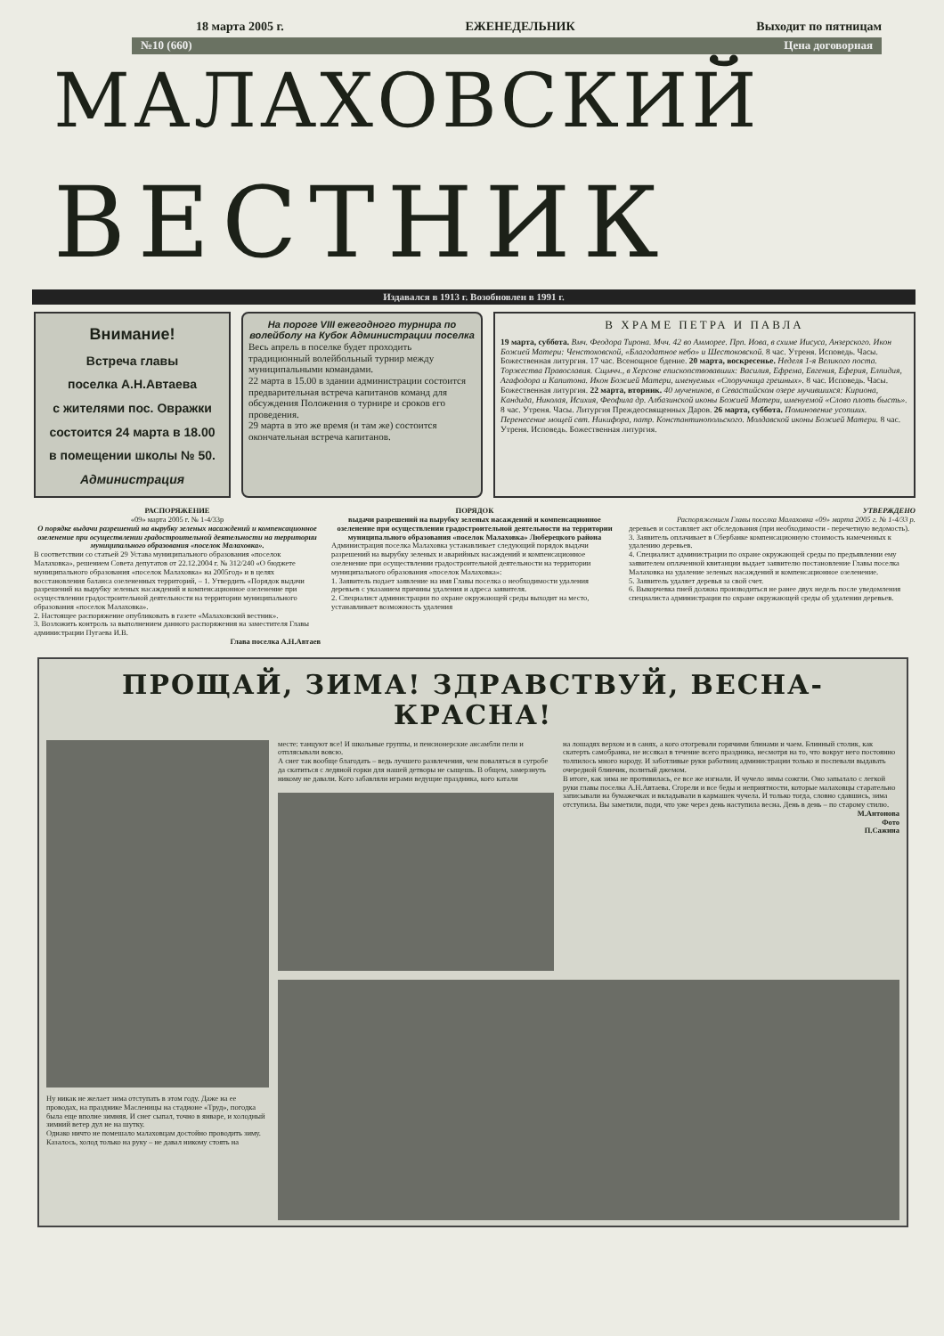18 марта 2005 г. ЕЖЕНЕДЕЛЬНИК Выходит по пятницам
№10 (660) Цена договорная
МАЛАХОВСКИЙ
ВЕСТНИК
Издавался в 1913 г. Возобновлен в 1991 г.
Внимание!
Встреча главы
поселка А.Н.Автаева
с жителями пос. Овражки
состоится 24 марта в 18.00
в помещении школы № 50.
Администрация
На пороге VIII ежегодного турнира по волейболу на Кубок Администрации поселка
Весь апрель в поселке будет проходить традиционный волейбольный турнир между муниципальными командами.
22 марта в 15.00 в здании администрации состоится предварительная встреча капитанов команд для обсуждения Положения о турнире и сроков его проведения.
29 марта в это же время (и там же) состоится окончательная встреча капитанов.
В ХРАМЕ ПЕТРА И ПАВЛА
19 марта, суббота. Вмч. Феодора Тирона. Мчч. 42 во Амморее. Прп. Иова, в схиме Иисуса, Анзерского. Икон Божией Матери: Ченстоховской, «Благодатное небо» и Шестоковской. 8 час. Утреня. Исповедь. Часы. Божественная литургия. 17 час. Всенощное бдение. 20 марта, воскресенье. Неделя 1-я Великого поста. Торжества Православия. Сщмчч., в Херсоне епископствовавших: Василия, Ефрема, Евгения, Еферия, Елпидия, Агафодора и Капитона. Икон Божией Матери, именуемых «Споручница грешных». 8 час. Исповедь. Часы. Божественная литургия. 22 марта, вторник. 40 мучеников, в Севастийском озере мучившихся: Кириона, Кандида, Николая, Исихия, Феофила др. Албазинской иконы Божией Матери, именуемой «Слово плоть бысть». 8 час. Утреня. Часы. Литургия Преждеосвященных Даров. 26 марта, суббота. Поминовение усопших. Перенесение мощей свт. Никифора, патр. Константинопольского. Молдавской иконы Божией Матери. 8 час. Утреня. Исповедь. Божественная литургия.
РАСПОРЯЖЕНИЕ
«09» марта 2005 г. № 1-4/33р
О порядке выдачи разрешений на вырубку зеленых насаждений и компенсационное озеленение при осуществлении градостроительной деятельности на территории муниципального образования «поселок Малаховка».
В соответствии со статьей 29 Устава муниципального образования «поселок Малаховка», решением Совета депутатов от 22.12.2004 г. № 312/240 «О бюджете муниципального образования «поселок Малаховка» на 2005год» и в целях восстановления баланса озелененных территорий, – 1. Утвердить «Порядок выдачи разрешений на вырубку зеленых насаждений и компенсационное озеленение при осуществлении градостроительной деятельности на территории муниципального образования «поселок Малаховка».
2. Настоящее распоряжение опубликовать в газете «Малаховский вестник».
3. Возложить контроль за выполнением данного распоряжения на заместителя Главы администрации Пугаева И.В.
Глава поселка А.Н.Автаев
ПОРЯДОК
выдачи разрешений на вырубку зеленых насаждений и компенсационное озеленение при осуществлении градостроительной деятельности на территории муниципального образования «поселок Малаховка» Люберецкого района
Администрация поселка Малаховка устанавливает следующий порядок выдачи разрешений на вырубку зеленых и аварийных насаждений и компенсационное озеленение при осуществлении градостроительной деятельности на территории муниципального образования «поселок Малаховка»:
1. Заявитель подает заявление на имя Главы поселка о необходимости удаления деревьев с указанием причины удаления и адреса заявителя.
2. Специалист администрации по охране окружающей среды выходит на место, устанавливает возможность удаления
УТВЕРЖДЕНО
Распоряжением Главы поселка Малаховка «09» марта 2005 г. № 1-4/33 р.
деревьев и составляет акт обследования (при необходимости - перечетную ведомость).
3. Заявитель оплачивает в Сбербанке компенсационную стоимость намеченных к удалению деревьев.
4. Специалист администрации по охране окружающей среды по предъявлении ему заявителем оплаченной квитанции выдает заявителю постановление Главы поселка Малаховка на удаление зеленых насаждений и компенсационное озеленение.
5. Заявитель удаляет деревья за свой счет.
6. Выкорчевка пней должна производиться не ранее двух недель после уведомления специалиста администрации по охране окружающей среды об удалении деревьев.
ПРОЩАЙ, ЗИМА! ЗДРАВСТВУЙ, ВЕСНА-КРАСНА!
Ну никак не желает зима отступать в этом году. Даже на ее проводах, на празднике Масленицы на стадионе «Труд», погодка была еще вполне зимняя. И снег сыпал, точно в январе, и холодный зимний ветер дул не на шутку.
Однако ничто не помешало малаховцам достойно проводить зиму. Казалось, холод только на руку – не давал никому стоять на
месте: танцуют все! И школьные группы, и пенсионерские ансамбли пели и отплясывали вовсю.
А снег так вообще благодать – ведь лучшего развлечения, чем поваляться в сугробе да скатиться с ледяной горки для нашей детворы не сыщешь. В общем, замерзнуть никому не давали. Кого забавляли играми ведущие праздника, кого катали
на лошадях верхом и в санях, а кого отогревали горячими блинами и чаем. Блинный столик, как скатерть самобранка, не иссякал в течение всего праздника, несмотря на то, что вокруг него постоянно толпилось много народу. И заботливые руки работниц администрации только и поспевали выдавать очередной блинчик, политый джемом.
В итоге, как зима не противилась, ее все же изгнали. И чучело зимы сожгли. Оно запылало с легкой руки главы поселка А.Н.Автаева. Сгорели и все беды и неприятности, которые малаховцы старательно записывали на бумажечках и вкладывали в кармашек чучела. И только тогда, словно сдавшись, зима отступила. Вы заметили, поди, что уже через день наступила весна. День в день – по старому стилю.
М.Антонова
Фото
П.Сажина